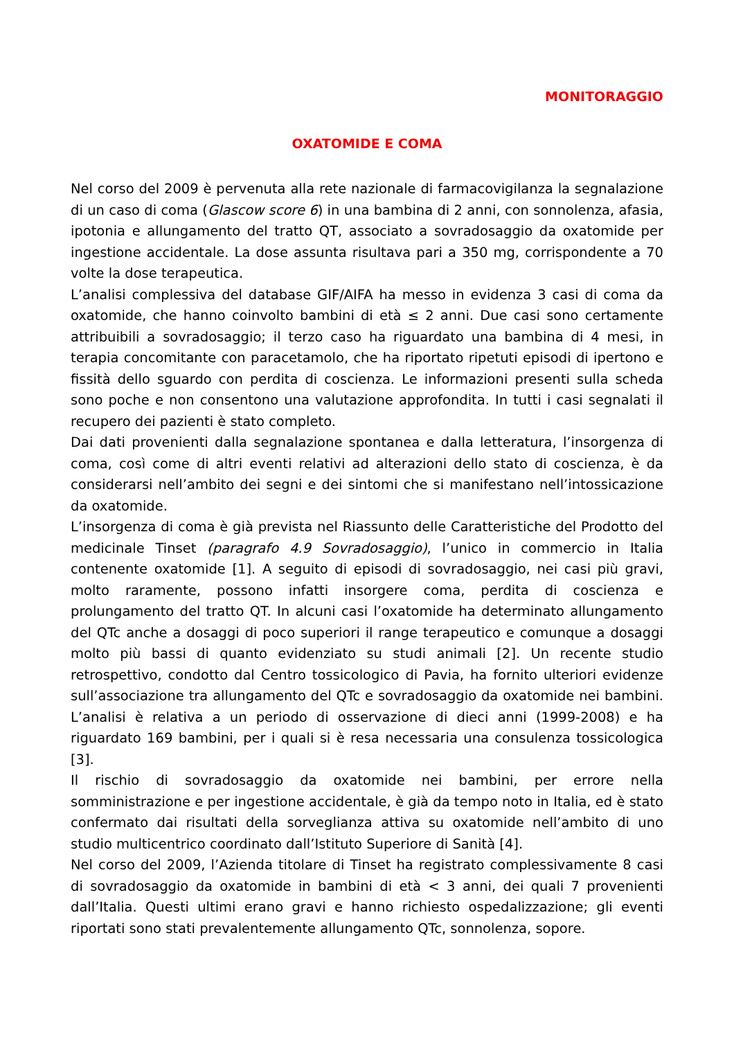MONITORAGGIO
OXATOMIDE E COMA
Nel corso del 2009 è pervenuta alla rete nazionale di farmacovigilanza la segnalazione di un caso di coma (Glascow score 6) in una bambina di 2 anni, con sonnolenza, afasia, ipotonia e allungamento del tratto QT, associato a sovradosaggio da oxatomide per ingestione accidentale. La dose assunta risultava pari a 350 mg, corrispondente a 70 volte la dose terapeutica.
L’analisi complessiva del database GIF/AIFA ha messo in evidenza 3 casi di coma da oxatomide, che hanno coinvolto bambini di età ≤ 2 anni. Due casi sono certamente attribuibili a sovradosaggio; il terzo caso ha riguardato una bambina di 4 mesi, in terapia concomitante con paracetamolo, che ha riportato ripetuti episodi di ipertono e fissità dello sguardo con perdita di coscienza. Le informazioni presenti sulla scheda sono poche e non consentono una valutazione approfondita. In tutti i casi segnalati il recupero dei pazienti è stato completo.
Dai dati provenienti dalla segnalazione spontanea e dalla letteratura, l’insorgenza di coma, così come di altri eventi relativi ad alterazioni dello stato di coscienza, è da considerarsi nell’ambito dei segni e dei sintomi che si manifestano nell’intossicazione da oxatomide.
L’insorgenza di coma è già prevista nel Riassunto delle Caratteristiche del Prodotto del medicinale Tinset (paragrafo 4.9 Sovradosaggio), l’unico in commercio in Italia contenente oxatomide [1]. A seguito di episodi di sovradosaggio, nei casi più gravi, molto raramente, possono infatti insorgere coma, perdita di coscienza e prolungamento del tratto QT. In alcuni casi l’oxatomide ha determinato allungamento del QTc anche a dosaggi di poco superiori il range terapeutico e comunque a dosaggi molto più bassi di quanto evidenziato su studi animali [2]. Un recente studio retrospettivo, condotto dal Centro tossicologico di Pavia, ha fornito ulteriori evidenze sull’associazione tra allungamento del QTc e sovradosaggio da oxatomide nei bambini. L’analisi è relativa a un periodo di osservazione di dieci anni (1999-2008) e ha riguardato 169 bambini, per i quali si è resa necessaria una consulenza tossicologica [3].
Il rischio di sovradosaggio da oxatomide nei bambini, per errore nella somministrazione e per ingestione accidentale, è già da tempo noto in Italia, ed è stato confermato dai risultati della sorveglianza attiva su oxatomide nell’ambito di uno studio multicentrico coordinato dall’Istituto Superiore di Sanità [4].
Nel corso del 2009, l’Azienda titolare di Tinset ha registrato complessivamente 8 casi di sovradosaggio da oxatomide in bambini di età < 3 anni, dei quali 7 provenienti dall’Italia. Questi ultimi erano gravi e hanno richiesto ospedalizzazione; gli eventi riportati sono stati prevalentemente allungamento QTc, sonnolenza, sopore.